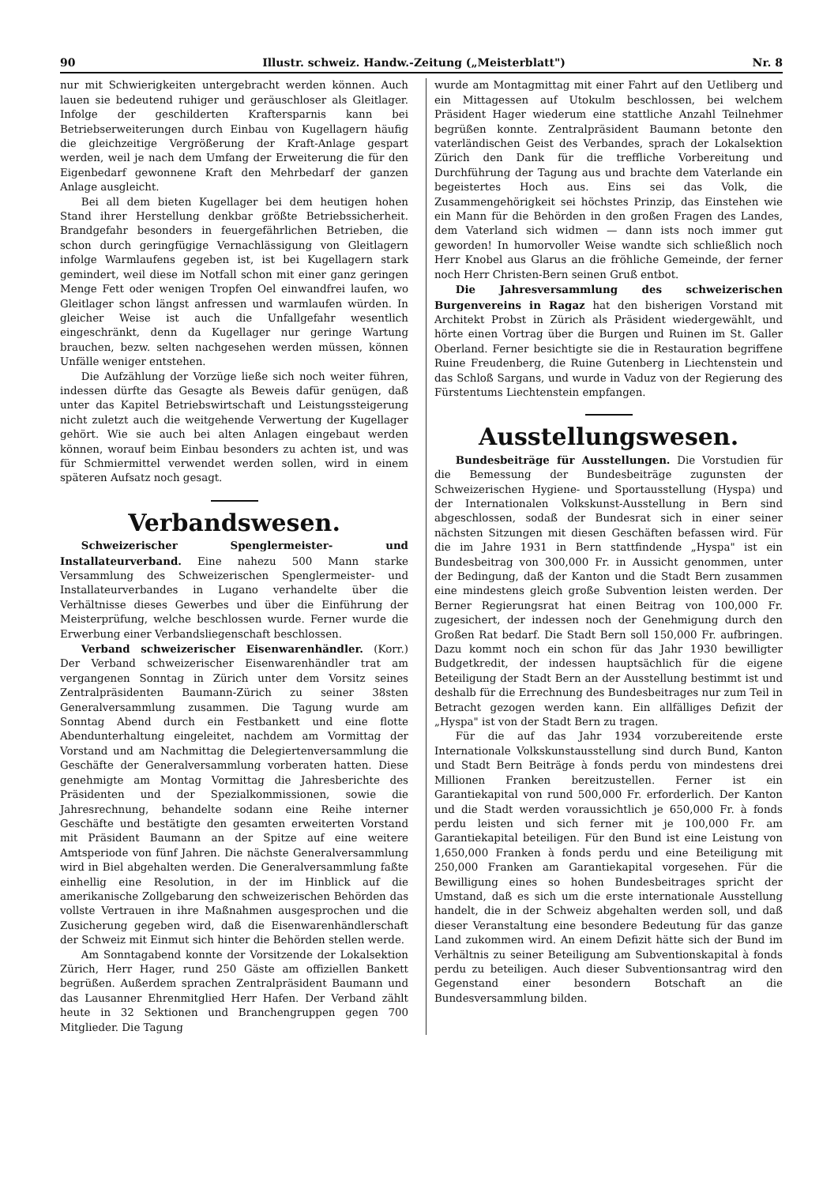90 Illustr. schweiz. Handw.-Zeitung („Meisterblatt") Nr. 8
nur mit Schwierigkeiten untergebracht werden können. Auch lauen sie bedeutend ruhiger und geräuschloser als Gleitlager. Infolge der geschilderten Kraftersparnis kann bei Betriebserweiterungen durch Einbau von Kugellagern häufig die gleichzeitige Vergrößerung der Kraft-Anlage gespart werden, weil je nach dem Umfang der Erweiterung die für den Eigenbedarf gewonnene Kraft den Mehrbedarf der ganzen Anlage ausgleicht.
Bei all dem bieten Kugellager bei dem heutigen hohen Stand ihrer Herstellung denkbar größte Betriebssicherheit. Brandgefahr besonders in feuergefährlichen Betrieben, die schon durch geringfügige Vernachlässigung von Gleitlagern infolge Warmlaufens gegeben ist, ist bei Kugellagern stark gemindert, weil diese im Notfall schon mit einer ganz geringen Menge Fett oder wenigen Tropfen Oel einwandfrei laufen, wo Gleitlager schon längst anfressen und warmlaufen würden. In gleicher Weise ist auch die Unfallgefahr wesentlich eingeschränkt, denn da Kugellager nur geringe Wartung brauchen, bezw. selten nachgesehen werden müssen, können Unfälle weniger entstehen.
Die Aufzählung der Vorzüge ließe sich noch weiter führen, indessen dürfte das Gesagte als Beweis dafür genügen, daß unter das Kapitel Betriebswirtschaft und Leistungssteigerung nicht zuletzt auch die weitgehende Verwertung der Kugellager gehört. Wie sie auch bei alten Anlagen eingebaut werden können, worauf beim Einbau besonders zu achten ist, und was für Schmiermittel verwendet werden sollen, wird in einem späteren Aufsatz noch gesagt.
Verbandswesen.
Schweizerischer Spenglermeister- und Installateurverband. Eine nahezu 500 Mann starke Versammlung des Schweizerischen Spenglermeister- und Installateurverbandes in Lugano verhandelte über die Verhältnisse dieses Gewerbes und über die Einführung der Meisterprüfung, welche beschlossen wurde. Ferner wurde die Erwerbung einer Verbandsliegenschaft beschlossen.
Verband schweizerischer Eisenwarenhändler. (Korr.) Der Verband schweizerischer Eisenwarenhändler trat am vergangenen Sonntag in Zürich unter dem Vorsitz seines Zentralpräsidenten Baumann-Zürich zu seiner 38sten Generalversammlung zusammen. Die Tagung wurde am Sonntag Abend durch ein Festbankett und eine flotte Abendunterhaltung eingeleitet, nachdem am Vormittag der Vorstand und am Nachmittag die Delegiertenversammlung die Geschäfte der Generalversammlung vorberaten hatten. Diese genehmigte am Montag Vormittag die Jahresberichte des Präsidenten und der Spezialkommissionen, sowie die Jahresrechnung, behandelte sodann eine Reihe interner Geschäfte und bestätigte den gesamten erweiterten Vorstand mit Präsident Baumann an der Spitze auf eine weitere Amtsperiode von fünf Jahren. Die nächste Generalversammlung wird in Biel abgehalten werden. Die Generalversammlung faßte einhellig eine Resolution, in der im Hinblick auf die amerikanische Zollgebarung den schweizerischen Behörden das vollste Vertrauen in ihre Maßnahmen ausgesprochen und die Zusicherung gegeben wird, daß die Eisenwarenhändlerschaft der Schweiz mit Einmut sich hinter die Behörden stellen werde.
Am Sonntagabend konnte der Vorsitzende der Lokalsektion Zürich, Herr Hager, rund 250 Gäste am offiziellen Bankett begrüßen. Außerdem sprachen Zentralpräsident Baumann und das Lausanner Ehrenmitglied Herr Hafen. Der Verband zählt heute in 32 Sektionen und Branchengruppen gegen 700 Mitglieder. Die Tagung
wurde am Montagmittag mit einer Fahrt auf den Uetliberg und ein Mittagessen auf Utokulm beschlossen, bei welchem Präsident Hager wiederum eine stattliche Anzahl Teilnehmer begrüßen konnte. Zentralpräsident Baumann betonte den vaterländischen Geist des Verbandes, sprach der Lokalsektion Zürich den Dank für die treffliche Vorbereitung und Durchführung der Tagung aus und brachte dem Vaterlande ein begeistertes Hoch aus. Eins sei das Volk, die Zusammengehörigkeit sei höchstes Prinzip, das Einstehen wie ein Mann für die Behörden in den großen Fragen des Landes, dem Vaterland sich widmen — dann ists noch immer gut geworden! In humorvoller Weise wandte sich schließlich noch Herr Knobel aus Glarus an die fröhliche Gemeinde, der ferner noch Herr Christen-Bern seinen Gruß entbot.
Die Jahresversammlung des schweizerischen Burgenvereins in Ragaz hat den bisherigen Vorstand mit Architekt Probst in Zürich als Präsident wiedergewählt, und hörte einen Vortrag über die Burgen und Ruinen im St. Galler Oberland. Ferner besichtigte sie die in Restauration begriffene Ruine Freudenberg, die Ruine Gutenberg in Liechtenstein und das Schloß Sargans, und wurde in Vaduz von der Regierung des Fürstentums Liechtenstein empfangen.
Ausstellungswesen.
Bundesbeiträge für Ausstellungen. Die Vorstudien für die Bemessung der Bundesbeiträge zugunsten der Schweizerischen Hygiene- und Sportausstellung (Hyspa) und der Internationalen Volkskunst-Ausstellung in Bern sind abgeschlossen, sodaß der Bundesrat sich in einer seiner nächsten Sitzungen mit diesen Geschäften befassen wird. Für die im Jahre 1931 in Bern stattfindende „Hyspa" ist ein Bundesbeitrag von 300,000 Fr. in Aussicht genommen, unter der Bedingung, daß der Kanton und die Stadt Bern zusammen eine mindestens gleich große Subvention leisten werden. Der Berner Regierungsrat hat einen Beitrag von 100,000 Fr. zugesichert, der indessen noch der Genehmigung durch den Großen Rat bedarf. Die Stadt Bern soll 150,000 Fr. aufbringen. Dazu kommt noch ein schon für das Jahr 1930 bewilligter Budgetkredit, der indessen hauptsächlich für die eigene Beteiligung der Stadt Bern an der Ausstellung bestimmt ist und deshalb für die Errechnung des Bundesbeitrages nur zum Teil in Betracht gezogen werden kann. Ein allfälliges Defizit der „Hyspa" ist von der Stadt Bern zu tragen.
Für die auf das Jahr 1934 vorzubereitende erste Internationale Volkskunstausstellung sind durch Bund, Kanton und Stadt Bern Beiträge à fonds perdu von mindestens drei Millionen Franken bereitzustellen. Ferner ist ein Garantiekapital von rund 500,000 Fr. erforderlich. Der Kanton und die Stadt werden voraussichtlich je 650,000 Fr. à fonds perdu leisten und sich ferner mit je 100,000 Fr. am Garantiekapital beteiligen. Für den Bund ist eine Leistung von 1,650,000 Franken à fonds perdu und eine Beteiligung mit 250,000 Franken am Garantiekapital vorgesehen. Für die Bewilligung eines so hohen Bundesbeitrages spricht der Umstand, daß es sich um die erste internationale Ausstellung handelt, die in der Schweiz abgehalten werden soll, und daß dieser Veranstaltung eine besondere Bedeutung für das ganze Land zukommen wird. An einem Defizit hätte sich der Bund im Verhältnis zu seiner Beteiligung am Subventionskapital à fonds perdu zu beteiligen. Auch dieser Subventionsantrag wird den Gegenstand einer besondern Botschaft an die Bundesversammlung bilden.